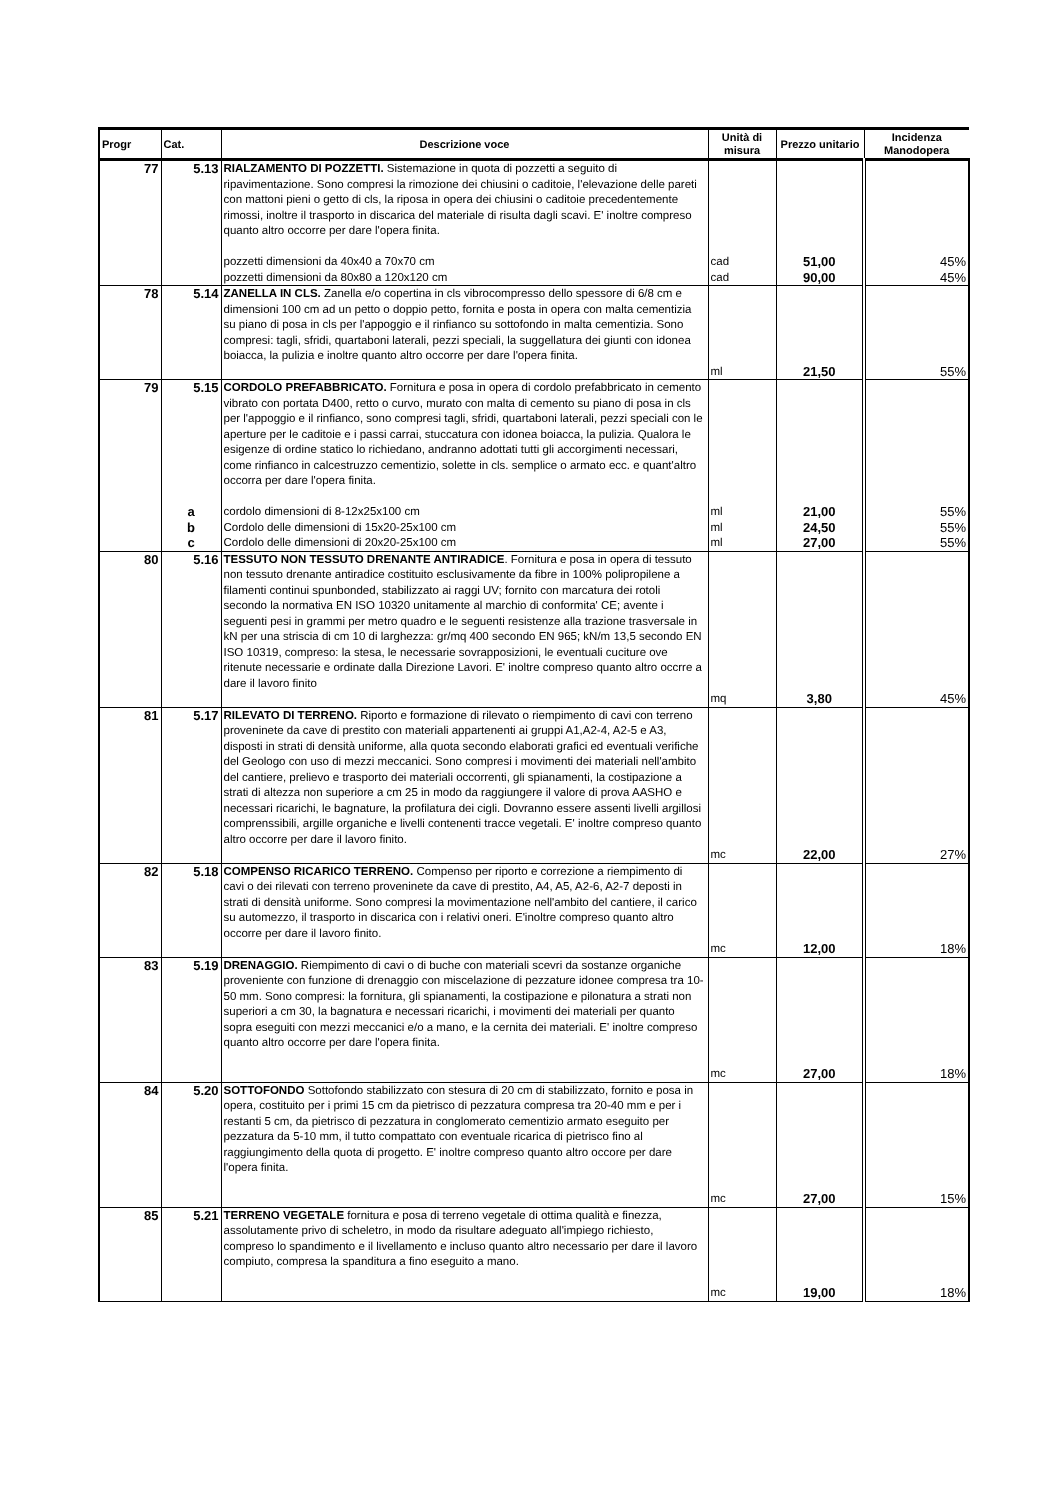| Progr | Cat. | Descrizione voce | Unità di misura | Prezzo unitario | Incidenza Manodopera |
| --- | --- | --- | --- | --- | --- |
| 77 | 5.13 | RIALZAMENTO DI POZZETTI. Sistemazione in quota di pozzetti a seguito di ripavimentazione. Sono compresi la rimozione dei chiusini o caditoie, l'elevazione delle pareti con mattoni pieni o getto di cls, la riposa in opera dei chiusini o caditoie precedentemente rimossi, inoltre il trasporto in discarica del materiale di risulta dagli scavi. E' inoltre compreso quanto altro occorre per dare l'opera finita. | | | |
| | | pozzetti dimensioni da 40x40 a 70x70 cm | cad | 51,00 | 45% |
| | | pozzetti dimensioni da 80x80 a 120x120 cm | cad | 90,00 | 45% |
| 78 | 5.14 | ZANELLA IN CLS. Zanella e/o copertina in cls vibrocompresso dello spessore di 6/8 cm e dimensioni 100 cm ad un petto o doppio petto, fornita e posta in opera con malta cementizia su piano di posa in cls per l'appoggio e il rinfianco su sottofondo in malta cementizia. Sono compresi: tagli, sfridi, quartaboni laterali, pezzi speciali, la suggellatura dei giunti con idonea boiacca, la pulizia e inoltre quanto altro occorre per dare l'opera finita. | | | |
| | | | ml | 21,50 | 55% |
| 79 | 5.15 | CORDOLO PREFABBRICATO. Fornitura e posa in opera di cordolo prefabbricato in cemento vibrato con portata D400, retto o curvo, murato con malta di cemento su piano di posa in cls per l'appoggio e il rinfianco, sono compresi tagli, sfridi, quartaboni laterali, pezzi speciali con le aperture per le caditoie e i passi carrai, stuccatura con idonea boiacca, la pulizia. Qualora le esigenze di ordine statico lo richiedano, andranno adottati tutti gli accorgimenti necessari, come rinfianco in calcestruzzo cementizio, solette in cls. semplice o armato ecc. e quant'altro occorra per dare l'opera finita. | | | |
| | a | cordolo dimensioni di 8-12x25x100 cm | ml | 21,00 | 55% |
| | b | Cordolo delle dimensioni di 15x20-25x100 cm | ml | 24,50 | 55% |
| | c | Cordolo delle dimensioni di 20x20-25x100 cm | ml | 27,00 | 55% |
| 80 | 5.16 | TESSUTO NON TESSUTO DRENANTE ANTIRADICE . Fornitura e posa in opera di tessuto non tessuto drenante antiradice costituito esclusivamente da fibre in 100% polipropilene a filamenti continui spunbonded, stabilizzato ai raggi UV; fornito con marcatura dei rotoli secondo la normativa EN ISO 10320 unitamente al marchio di conformita' CE; avente i seguenti pesi in grammi per metro quadro e le seguenti resistenze alla trazione trasversale in kN per una striscia di cm 10 di larghezza: gr/mq 400 secondo EN 965; kN/m 13,5 secondo EN ISO 10319, compreso: la stesa, le necessarie sovrapposizioni, le eventuali cuciture ove ritenute necessarie e ordinate dalla Direzione Lavori. E' inoltre compreso quanto altro occrre a dare il lavoro finito | | | |
| | | | mq | 3,80 | 45% |
| 81 | 5.17 | RILEVATO DI TERRENO. Riporto e formazione di rilevato o riempimento di cavi con terreno proveninete da cave di prestito con materiali appartenenti ai gruppi A1,A2-4, A2-5 e A3, disposti in strati di densità uniforme, alla quota secondo elaborati grafici ed eventuali verifiche del Geologo con uso di mezzi meccanici. Sono compresi i movimenti dei materiali nell'ambito del cantiere, prelievo e trasporto dei materiali occorrenti, gli spianamenti, la costipazione a strati di altezza non superiore a cm 25 in modo da raggiungere il valore di prova AASHO e necessari ricarichi, le bagnature, la profilatura dei cigli. Dovranno essere assenti livelli argillosi comprenssibili, argille organiche e livelli contenenti tracce vegetali. E' inoltre compreso quanto altro occorre per dare il lavoro finito. | | | |
| | | | mc | 22,00 | 27% |
| 82 | 5.18 | COMPENSO RICARICO TERRENO. Compenso per riporto e correzione a riempimento di cavi o dei rilevati con terreno proveninete da cave di prestito, A4, A5, A2-6, A2-7 deposti in strati di densità uniforme. Sono compresi la movimentazione nell'ambito del cantiere, il carico su automezzo, il trasporto in discarica con i relativi oneri. E'inoltre compreso quanto altro occorre per dare il lavoro finito. | | | |
| | | | mc | 12,00 | 18% |
| 83 | 5.19 | DRENAGGIO. Riempimento di cavi o di buche con materiali scevri da sostanze organiche proveniente con funzione di drenaggio con miscelazione di pezzature idonee compresa tra 10-50 mm. Sono compresi: la fornitura, gli spianamenti, la costipazione e pilonatura a strati non superiori a cm 30, la bagnatura e necessari ricarichi, i movimenti dei materiali per quanto sopra eseguiti con mezzi meccanici e/o a mano, e la cernita dei materiali. E' inoltre compreso quanto altro occorre per dare l'opera finita. | | | |
| | | | mc | 27,00 | 18% |
| 84 | 5.20 | SOTTOFONDO Sottofondo stabilizzato con stesura di 20 cm di stabilizzato, fornito e posa in opera, costituito per i primi 15 cm da pietrisco di pezzatura compresa tra 20-40 mm e per i restanti 5 cm, da pietrisco di pezzatura in conglomerato cementizio armato eseguito per pezzatura da 5-10 mm, il tutto compattato con eventuale ricarica di pietrisco fino al raggiungimento della quota di progetto. E' inoltre compreso quanto altro occore per dare l'opera finita. | | | |
| | | | mc | 27,00 | 15% |
| 85 | 5.21 | TERRENO VEGETALE fornitura e posa di terreno vegetale di ottima qualità e finezza, assolutamente privo di scheletro, in modo da risultare adeguato all'impiego richiesto, compreso lo spandimento e il livellamento e incluso quanto altro necessario per dare il lavoro compiuto, compresa la spanditura a fino eseguito a mano. | | | |
| | | | mc | 19,00 | 18% |